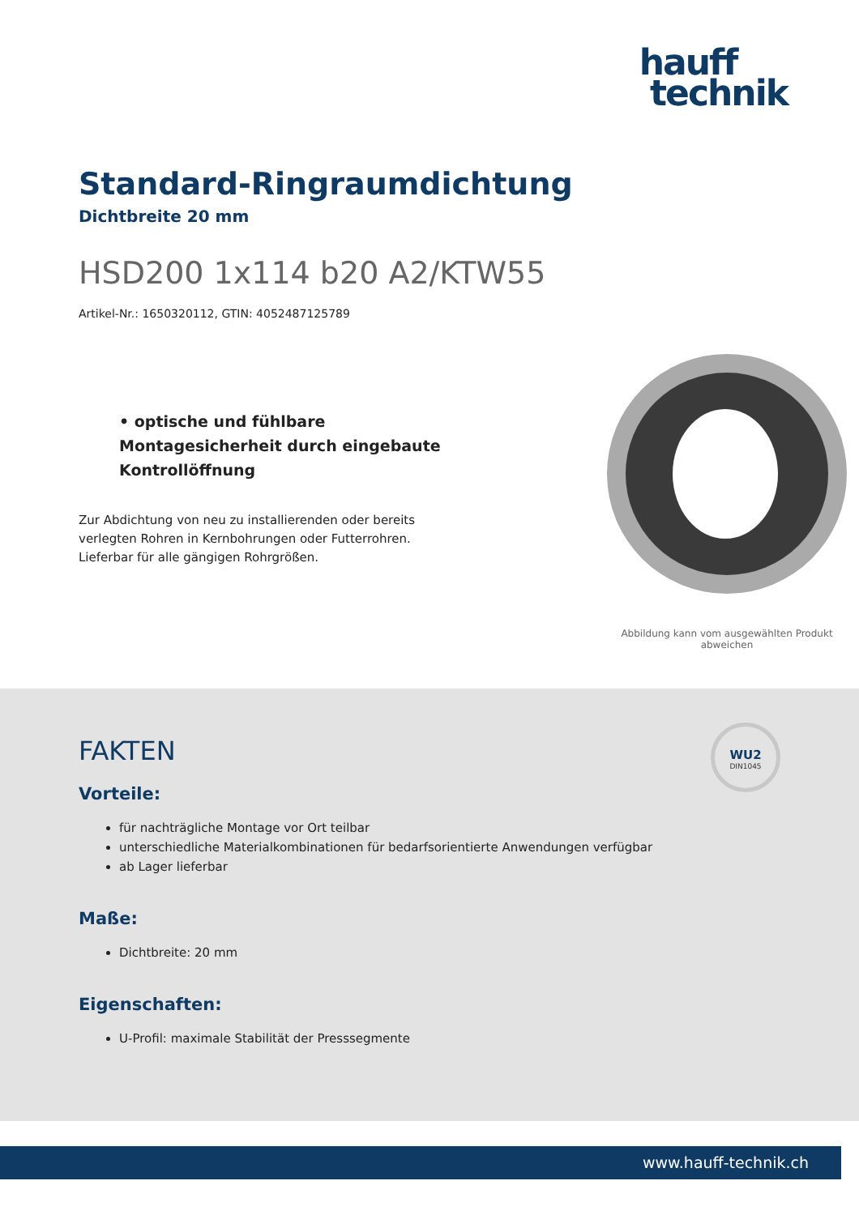hauff
technik
Standard-Ringraumdichtung
Dichtbreite 20 mm
HSD200 1x114 b20 A2/KTW55
Artikel-Nr.: 1650320112, GTIN: 4052487125789
• optische und fühlbare Montagesicherheit durch eingebaute Kontrollöffnung
Zur Abdichtung von neu zu installierenden oder bereits verlegten Rohren in Kernbohrungen oder Futterrohren. Lieferbar für alle gängigen Rohrgrößen.
Abbildung kann vom ausgewählten Produkt abweichen
WU2
DIN1045
FAKTEN
Vorteile:
für nachträgliche Montage vor Ort teilbar
unterschiedliche Materialkombinationen für bedarfsorientierte Anwendungen verfügbar
ab Lager lieferbar
Maße:
Dichtbreite: 20 mm
Eigenschaften:
U-Profil: maximale Stabilität der Presssegmente
www.hauff-technik.ch